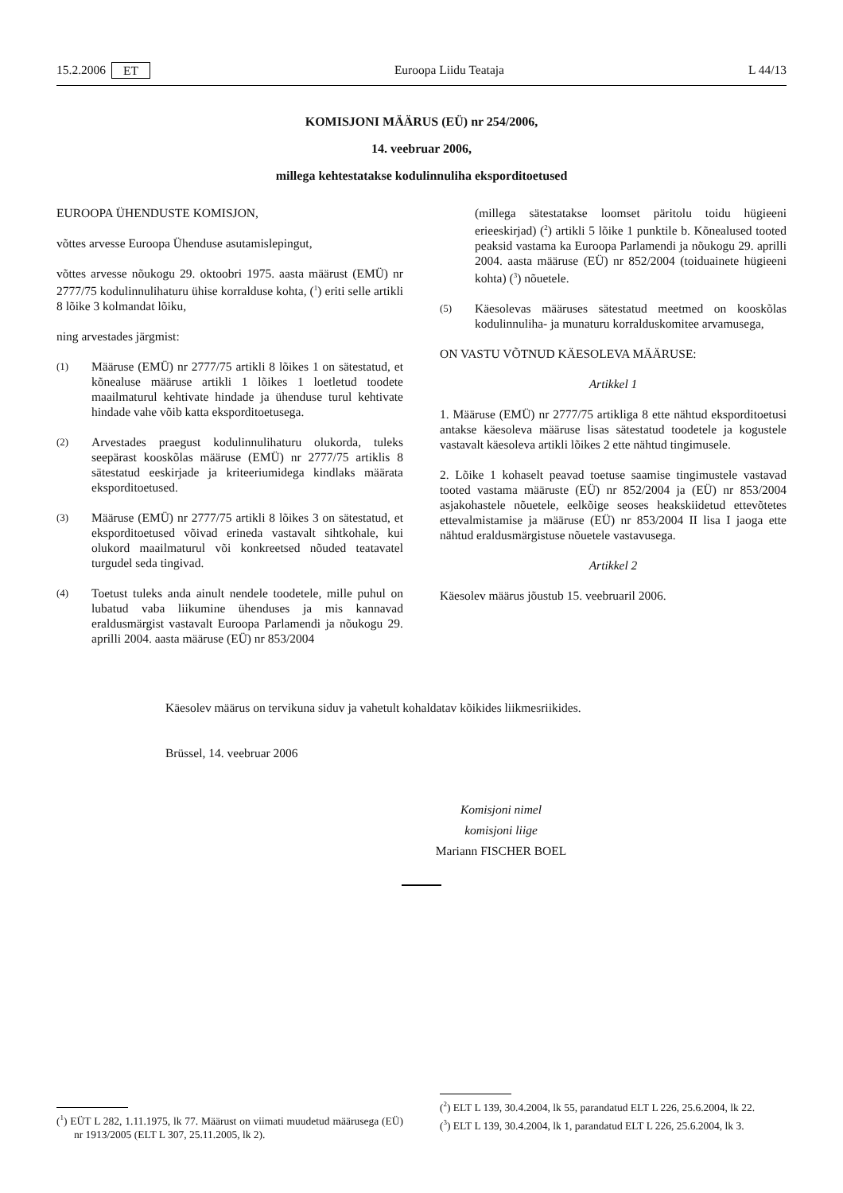15.2.2006 ET Euroopa Liidu Teataja L 44/13
KOMISJONI MÄÄRUS (EÜ) nr 254/2006,
14. veebruar 2006,
millega kehtestatakse kodulinnuliha eksporditoetused
EUROOPA ÜHENDUSTE KOMISJON,
võttes arvesse Euroopa Ühenduse asutamislepingut,
võttes arvesse nõukogu 29. oktoobri 1975. aasta määrust (EMÜ) nr 2777/75 kodulinnulihaturu ühise korralduse kohta, (<sup>1</sup>) eriti selle artikli 8 lõike 3 kolmandat lõiku,
ning arvestades järgmist:
(1)
Määruse (EMÜ) nr 2777/75 artikli 8 lõikes 1 on sätestatud, et kõnealuse määruse artikli 1 lõikes 1 loetletud toodete maailmaturul kehtivate hindade ja ühenduse turul kehtivate hindade vahe võib katta eksporditoetusega.
(2)
Arvestades praegust kodulinnulihaturu olukorda, tuleks seepärast kooskõlas määruse (EMÜ) nr 2777/75 artiklis 8 sätestatud eeskirjade ja kriteeriumidega kindlaks määrata eksporditoetused.
(3)
Määruse (EMÜ) nr 2777/75 artikli 8 lõikes 3 on sätestatud, et eksporditoetused võivad erineda vastavalt sihtkohale, kui olukord maailmaturul või konkreetsed nõuded teatavatel turgudel seda tingivad.
(4)
Toetust tuleks anda ainult nendele toodetele, mille puhul on lubatud vaba liikumine ühenduses ja mis kannavad eraldusmärgist vastavalt Euroopa Parlamendi ja nõukogu 29. aprilli 2004. aasta määruse (EÜ) nr 853/2004
(millega sätestatakse loomset päritolu toidu hügieeni erieeskirjad) (<sup>2</sup>) artikli 5 lõike 1 punktile b. Kõnealused tooted peaksid vastama ka Euroopa Parlamendi ja nõukogu 29. aprilli 2004. aasta määruse (EÜ) nr 852/2004 (toiduainete hügieeni kohta) (<sup>3</sup>) nõuetele.
(5)
Käesolevas määruses sätestatud meetmed on kooskõlas kodulinnuliha- ja munaturu korralduskomitee arvamusega,
ON VASTU VÕTNUD KÄESOLEVA MÄÄRUSE:
Artikkel 1
1. Määruse (EMÜ) nr 2777/75 artikliga 8 ette nähtud eksporditoetusi antakse käesoleva määruse lisas sätestatud toodetele ja kogustele vastavalt käesoleva artikli lõikes 2 ette nähtud tingimusele.
2. Lõike 1 kohaselt peavad toetuse saamise tingimustele vastavad tooted vastama määruste (EÜ) nr 852/2004 ja (EÜ) nr 853/2004 asjakohastele nõuetele, eelkõige seoses heakskiidetud ettevõtetes ettevalmistamise ja määruse (EÜ) nr 853/2004 II lisa I jaoga ette nähtud eraldusmärgistuse nõuetele vastavusega.
Artikkel 2
Käesolev määrus jõustub 15. veebruaril 2006.
Käesolev määrus on tervikuna siduv ja vahetult kohaldatav kõikides liikmesriikides.
Brüssel, 14. veebruar 2006
Komisjoni nimel
komisjoni liige
Mariann FISCHER BOEL
(<sup>1</sup>) EÜT L 282, 1.11.1975, lk 77. Määrust on viimati muudetud määrusega (EÜ) nr 1913/2005 (ELT L 307, 25.11.2005, lk 2).
(<sup>2</sup>) ELT L 139, 30.4.2004, lk 55, parandatud ELT L 226, 25.6.2004, lk 22.
(<sup>3</sup>) ELT L 139, 30.4.2004, lk 1, parandatud ELT L 226, 25.6.2004, lk 3.